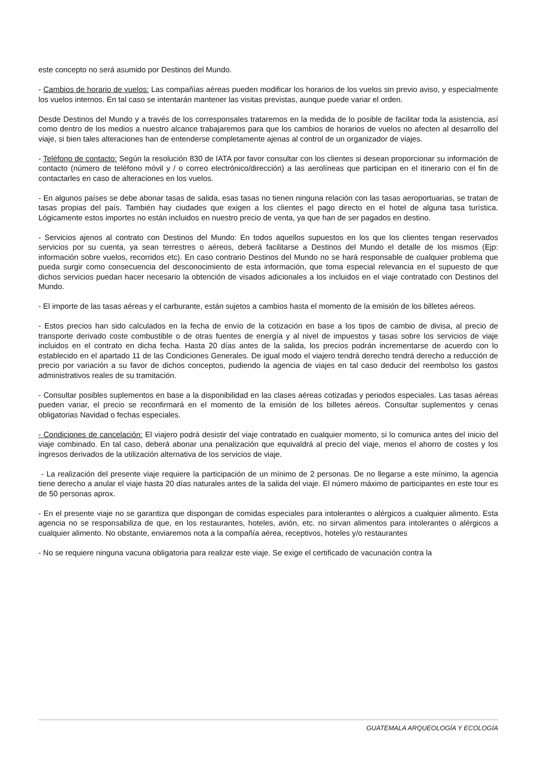este concepto no será asumido por Destinos del Mundo.
- Cambios de horario de vuelos: Las compañías aéreas pueden modificar los horarios de los vuelos sin previo aviso, y especialmente los vuelos internos. En tal caso se intentarán mantener las visitas previstas, aunque puede variar el orden.
Desde Destinos del Mundo y a través de los corresponsales trataremos en la medida de lo posible de facilitar toda la asistencia, así como dentro de los medios a nuestro alcance trabajaremos para que los cambios de horarios de vuelos no afecten al desarrollo del viaje, si bien tales alteraciones han de entenderse completamente ajenas al control de un organizador de viajes.
- Teléfono de contacto: Según la resolución 830 de IATA por favor consultar con los clientes si desean proporcionar su información de contacto (número de teléfono móvil y / o correo electrónico/dirección) a las aerolíneas que participan en el itinerario con el fin de contactarles en caso de alteraciones en los vuelos.
- En algunos países se debe abonar tasas de salida, esas tasas no tienen ninguna relación con las tasas aeroportuarias, se tratan de tasas propias del país. También hay ciudades que exigen a los clientes el pago directo en el hotel de alguna tasa turística. Lógicamente estos importes no están incluidos en nuestro precio de venta, ya que han de ser pagados en destino.
- Servicios ajenos al contrato con Destinos del Mundo: En todos aquellos supuestos en los que los clientes tengan reservados servicios por su cuenta, ya sean terrestres o aéreos, deberá facilitarse a Destinos del Mundo el detalle de los mismos (Ejp: información sobre vuelos, recorridos etc). En caso contrario Destinos del Mundo no se hará responsable de cualquier problema que pueda surgir como consecuencia del desconocimiento de esta información, que toma especial relevancia en el supuesto de que dichos servicios puedan hacer necesario la obtención de visados adicionales a los incluidos en el viaje contratado con Destinos del Mundo.
- El importe de las tasas aéreas y el carburante, están sujetos a cambios hasta el momento de la emisión de los billetes aéreos.
- Estos precios han sido calculados en la fecha de envío de la cotización en base a los tipos de cambio de divisa, al precio de transporte derivado coste combustible o de otras fuentes de energía y al nivel de impuestos y tasas sobre los servicios de viaje incluidos en el contrato en dicha fecha. Hasta 20 días antes de la salida, los precios podrán incrementarse de acuerdo con lo establecido en el apartado 11 de las Condiciones Generales. De igual modo el viajero tendrá derecho tendrá derecho a reducción de precio por variación a su favor de dichos conceptos, pudiendo la agencia de viajes en tal caso deducir del reembolso los gastos administrativos reales de su tramitación.
- Consultar posibles suplementos en base a la disponibilidad en las clases aéreas cotizadas y periodos especiales. Las tasas aéreas pueden variar, el precio se reconfirmará en el momento de la emisión de los billetes aéreos. Consultar suplementos y cenas obligatorias Navidad o fechas especiales.
- Condiciones de cancelación: El viajero podrá desistir del viaje contratado en cualquier momento, si lo comunica antes del inicio del viaje combinado. En tal caso, deberá abonar una penalización que equivaldrá al precio del viaje, menos el ahorro de costes y los ingresos derivados de la utilización alternativa de los servicios de viaje.
- La realización del presente viaje requiere la participación de un mínimo de 2 personas. De no llegarse a este mínimo, la agencia tiene derecho a anular el viaje hasta 20 días naturales antes de la salida del viaje. El número máximo de participantes en este tour es de 50 personas aprox.
- En el presente viaje no se garantiza que dispongan de comidas especiales para intolerantes o alérgicos a cualquier alimento. Esta agencia no se responsabiliza de que, en los restaurantes, hoteles, avión, etc. no sirvan alimentos para intolerantes o alérgicos a cualquier alimento. No obstante, enviaremos nota a la compañía aérea, receptivos, hoteles y/o restaurantes
- No se requiere ninguna vacuna obligatoria para realizar este viaje. Se exige el certificado de vacunación contra la
GUATEMALA ARQUEOLOGÍA Y ECOLOGÍA